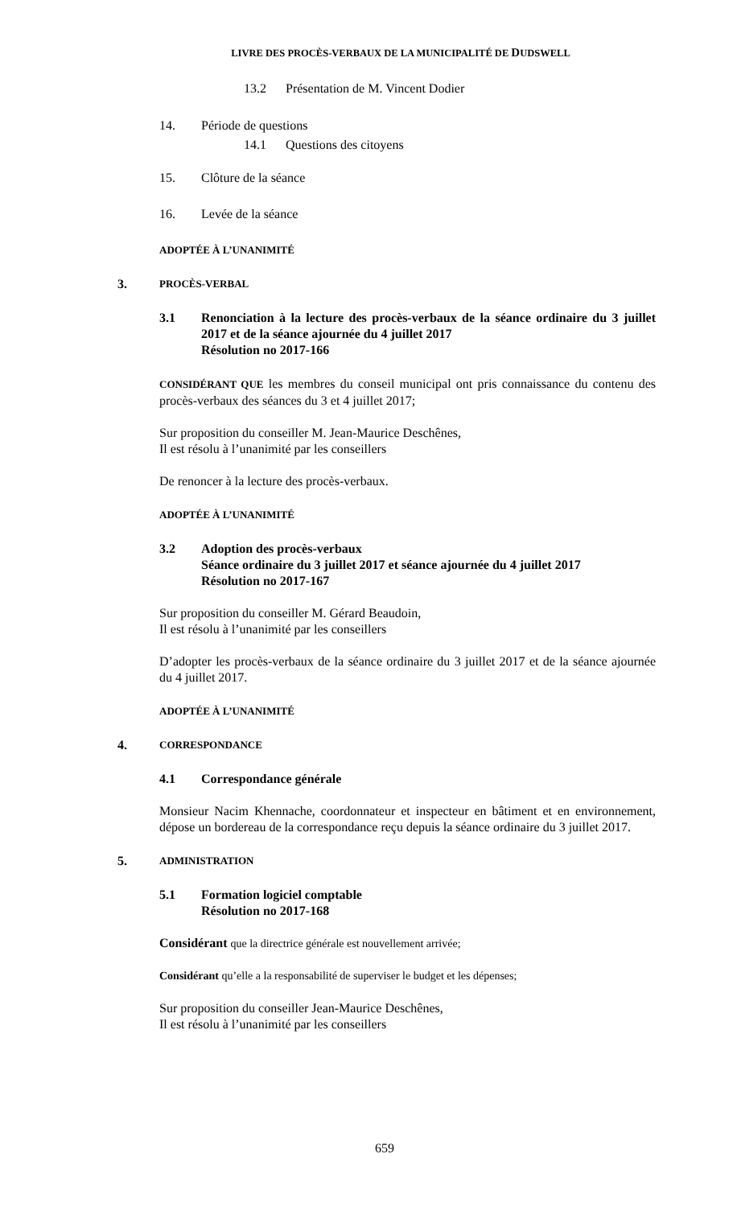LIVRE DES PROCÈS-VERBAUX DE LA MUNICIPALITÉ DE DUDSWELL
13.2 Présentation de M. Vincent Dodier
14. Période de questions
14.1 Questions des citoyens
15. Clôture de la séance
16. Levée de la séance
ADOPTÉE À L’UNANIMITÉ
3. PROCÈS-VERBAL
3.1 Renonciation à la lecture des procès-verbaux de la séance ordinaire du 3 juillet 2017 et de la séance ajournée du 4 juillet 2017
Résolution no 2017-166
CONSIDÉRANT QUE les membres du conseil municipal ont pris connaissance du contenu des procès-verbaux des séances du 3 et 4 juillet 2017;
Sur proposition du conseiller M. Jean-Maurice Deschênes,
Il est résolu à l’unanimité par les conseillers
De renoncer à la lecture des procès-verbaux.
ADOPTÉE À L’UNANIMITÉ
3.2 Adoption des procès-verbaux
Séance ordinaire du 3 juillet 2017 et séance ajournée du 4 juillet 2017
Résolution no 2017-167
Sur proposition du conseiller M. Gérard Beaudoin,
Il est résolu à l’unanimité par les conseillers
D’adopter les procès-verbaux de la séance ordinaire du 3 juillet 2017 et de la séance ajournée du 4 juillet 2017.
ADOPTÉE À L’UNANIMITÉ
4. CORRESPONDANCE
4.1 Correspondance générale
Monsieur Nacim Khennache, coordonnateur et inspecteur en bâtiment et en environnement, dépose un bordereau de la correspondance reçu depuis la séance ordinaire du 3 juillet 2017.
5. ADMINISTRATION
5.1 Formation logiciel comptable
Résolution no 2017-168
Considérant que la directrice générale est nouvellement arrivée;
Considérant qu’elle a la responsabilité de superviser le budget et les dépenses;
Sur proposition du conseiller Jean-Maurice Deschênes,
Il est résolu à l’unanimité par les conseillers
659